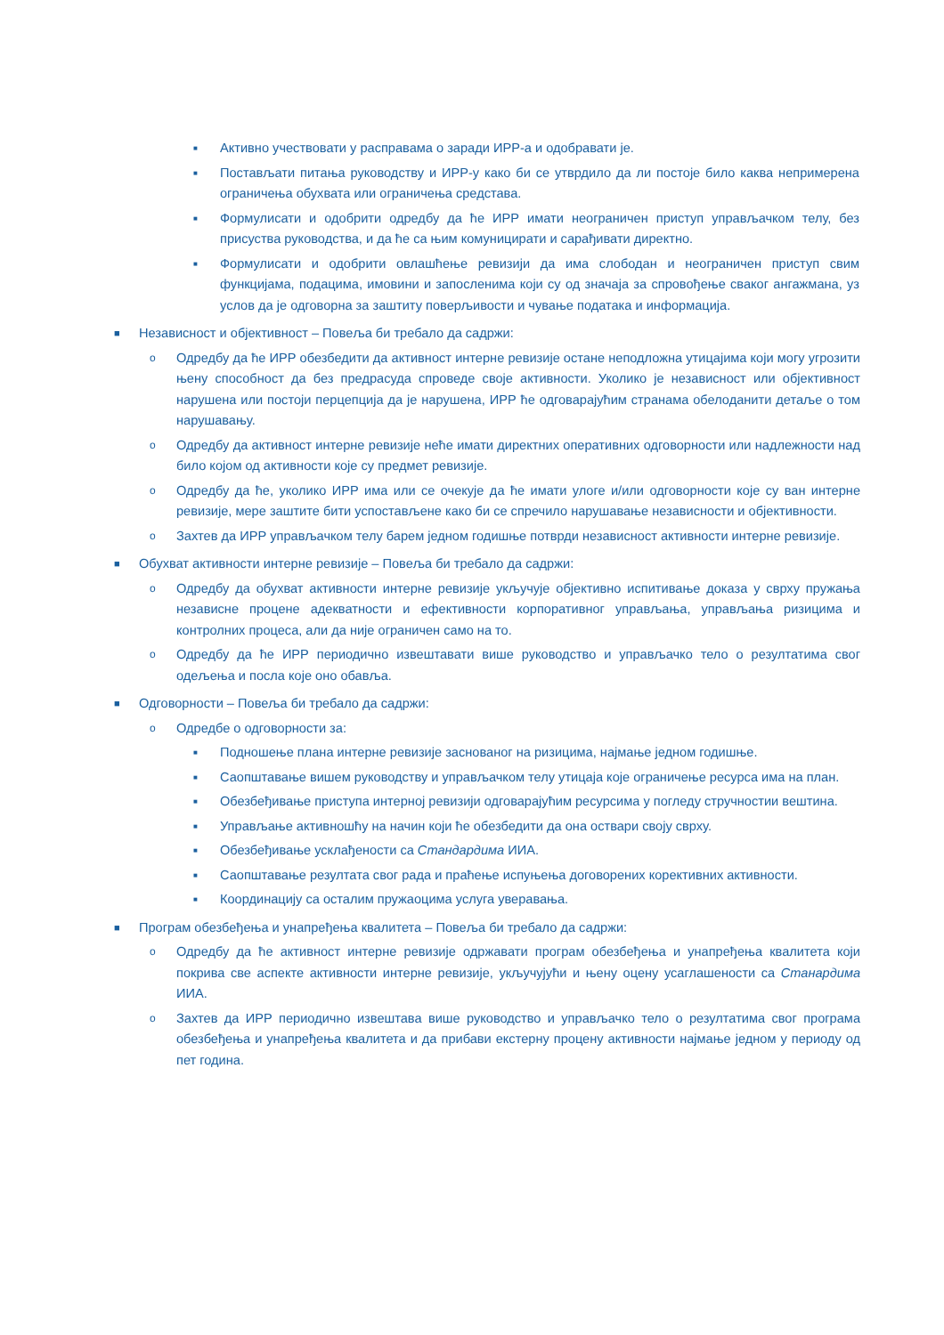■ Активно учествовати у расправама о заради ИРР-а и одобравати је.
■ Постављати питања руководству и ИРР-у како би се утврдило да ли постоје било каква непримерена ограничења обухвата или ограничења средстава.
■ Формулисати и одобрити одредбу да ће ИРР имати неограничен приступ управљачком телу, без присуства руководства, и да ће са њим комуницирати и сарађивати директно.
■ Формулисати и одобрити овлашћење ревизији да има слободан и неограничен приступ свим функцијама, подацима, имовини и запосленима који су од значаја за спровођење сваког ангажмана, уз услов да је одговорна за заштиту поверљивости и чување података и информација.
■ Независност и објективност – Повеља би требало да садржи:
o Одредбу да ће ИРР обезбедити да активност интерне ревизије остане неподложна утицајима који могу угрозити њену способност да без предрасуда спроведе своје активности. Уколико је независност или објективност нарушена или постоји перцепција да је нарушена, ИРР ће одговарајућим странама обелоданити детаље о том нарушавању.
o Одредбу да активност интерне ревизије неће имати директних оперативних одговорности или надлежности над било којом од активности које су предмет ревизије.
o Одредбу да ће, уколико ИРР има или се очекује да ће имати улоге и/или одговорности које су ван интерне ревизије, мере заштите бити успостављене како би се спречило нарушавање независности и објективности.
o Захтев да ИРР управљачком телу барем једном годишње потврди независност активности интерне ревизије.
■ Обухват активности интерне ревизије – Повеља би требало да садржи:
o Одредбу да обухват активности интерне ревизије укључује објективно испитивање доказа у сврху пружања независне процене адекватности и ефективности корпоративног управљања, управљања ризицима и контролних процеса, али да није ограничен само на то.
o Одредбу да ће ИРР периодично извештавати више руководство и управљачко тело о резултатима свог одељења и посла које оно обавља.
■ Одговорности – Повеља би требало да садржи:
o Одредбе о одговорности за:
■ Подношење плана интерне ревизије заснованог на ризицима, најмање једном годишње.
■ Саопштавање вишем руководству и управљачком телу утицаја које ограничење ресурса има на план.
■ Обезбеђивање приступа интерној ревизији одговарајућим ресурсима у погледу стручностии вештина.
■ Управљање активношћу на начин који ће обезбедити да она оствари своју сврху.
■ Обезбеђивање усклађености са Стандардима ИИА.
■ Саопштавање резултата свог рада и праћење испуњења договорених корективних активности.
■ Координацију са осталим пружаоцима услуга уверавања.
■ Програм обезбеђења и унапређења квалитета – Повеља би требало да садржи:
o Одредбу да ће активност интерне ревизије одржавати програм обезбеђења и унапређења квалитета који покрива све аспекте активности интерне ревизије, укључујући и њену оцену усаглашености са Станардима ИИА.
o Захтев да ИРР периодично извештава више руководство и управљачко тело о резултатима свог програма обезбеђења и унапређења квалитета и да прибави екстерну процену активности најмање једном у периоду од пет година.